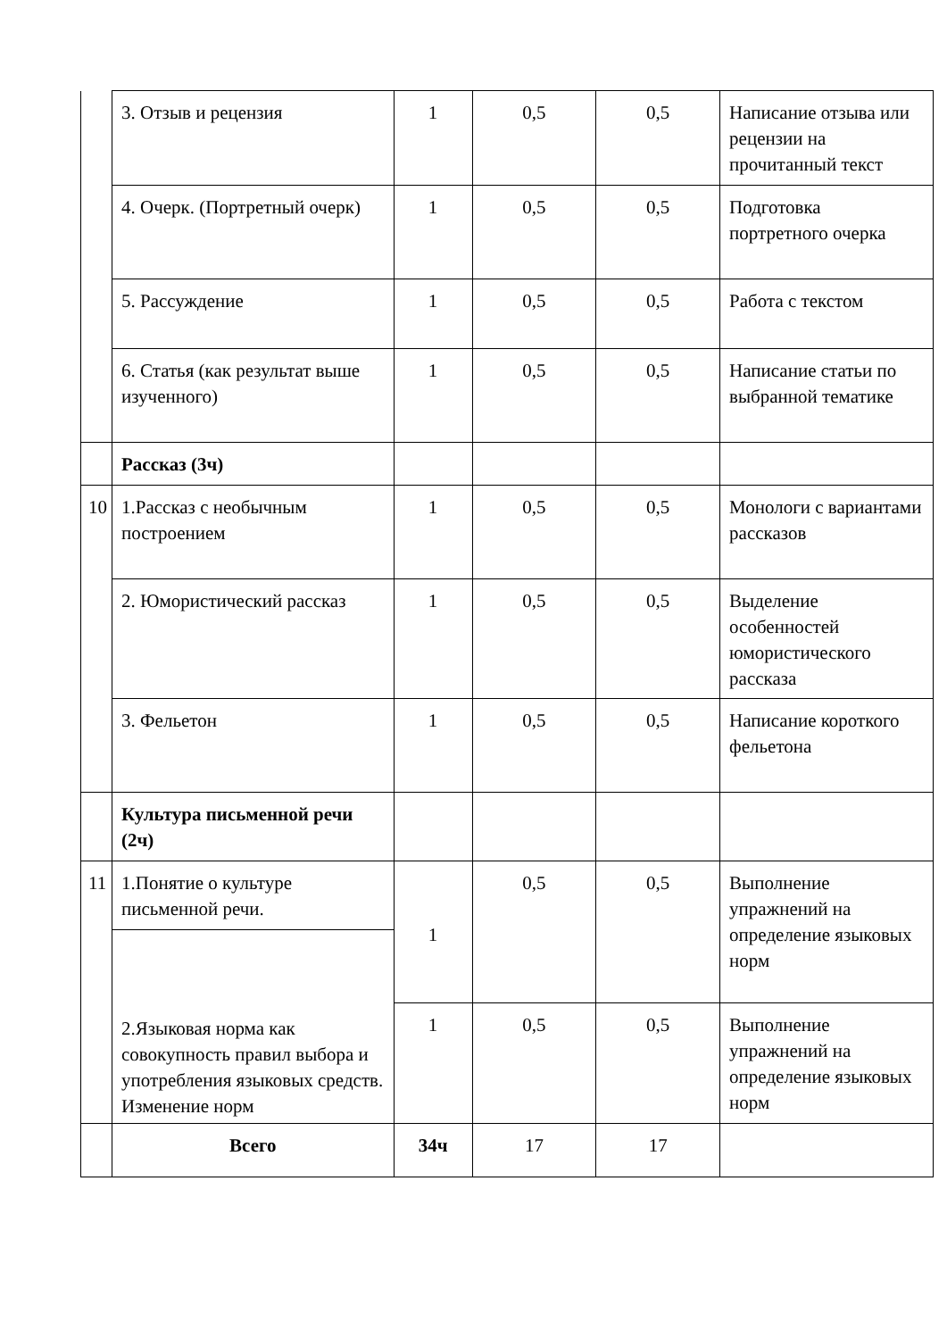| | 3. Отзыв и рецензия | 1 | 0,5 | 0,5 | Написание отзыва или рецензии на прочитанный текст |
| | 4. Очерк. (Портретный очерк) | 1 | 0,5 | 0,5 | Подготовка портретного очерка |
| | 5. Рассуждение | 1 | 0,5 | 0,5 | Работа с текстом |
| | 6. Статья (как результат выше изученного) | 1 | 0,5 | 0,5 | Написание статьи по выбранной тематике |
| | Рассказ (3ч) | | | | |
| 10 | 1.Рассказ с необычным построением | 1 | 0,5 | 0,5 | Монологи с вариантами рассказов |
| | 2. Юмористический рассказ | 1 | 0,5 | 0,5 | Выделение особенностей юмористического рассказа |
| | 3. Фельетон | 1 | 0,5 | 0,5 | Написание короткого фельетона |
| | Культура письменной речи (2ч) | | | | |
| 11 | 1.Понятие о культуре письменной речи. | 1 | 0,5 | 0,5 | Выполнение упражнений на определение языковых норм |
| | 2.Языковая норма как совокупность правил выбора и употребления языковых средств. Изменение норм | | | | |
| | | 1 | 0,5 | 0,5 | Выполнение упражнений на определение языковых норм |
| | Всего | 34ч | 17 | 17 | |